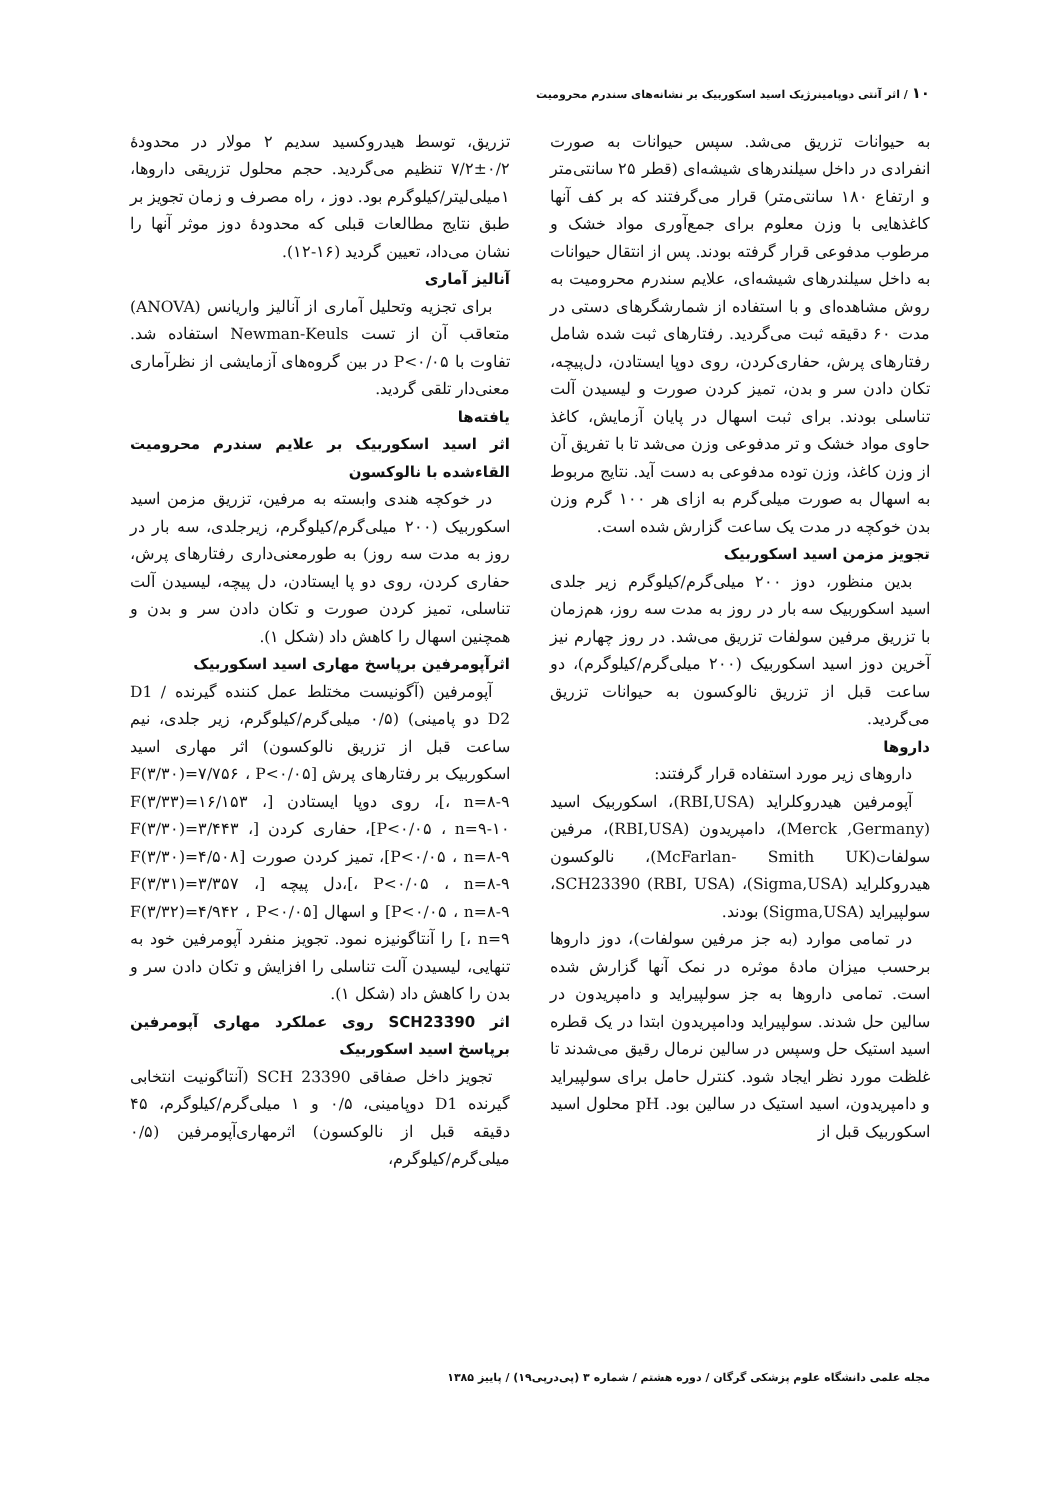۱۰ / اثر آنتی دوپامینرژیک اسید اسکوربیک بر نشانه‌های سندرم محرومیت
به حیوانات تزریق می‌شد. سپس حیوانات به صورت انفرادی در داخل سیلندرهای شیشه‌ای (قطر ۲۵ سانتی‌متر و ارتفاع ۱۸۰ سانتی‌متر) قرار می‌گرفتند که بر کف آنها کاغذهایی با وزن معلوم برای جمع‌آوری مواد خشک و مرطوب مدفوعی قرار گرفته بودند. پس از انتقال حیوانات به داخل سیلندرهای شیشه‌ای، علایم سندرم محرومیت به روش مشاهده‌ای و با استفاده از شمارشگرهای دستی در مدت ۶۰ دقیقه ثبت می‌گردید. رفتارهای ثبت شده شامل رفتارهای پرش، حفاری‌کردن، روی دوپا ایستادن، دل‌پیچه، تکان دادن سر و بدن، تمیز کردن صورت و لیسیدن آلت تناسلی بودند. برای ثبت اسهال در پایان آزمایش، کاغذ حاوی مواد خشک و تر مدفوعی وزن می‌شد تا با تفریق آن از وزن کاغذ، وزن توده مدفوعی به دست آید. نتایج مربوط به اسهال به صورت میلی‌گرم به ازای هر ۱۰۰ گرم وزن بدن خوکچه در مدت یک ساعت گزارش شده است.
تجویز مزمن اسید اسکوربیک
بدین منظور، دوز ۲۰۰ میلی‌گرم/کیلوگرم زیر جلدی اسید اسکوربیک سه بار در روز به مدت سه روز، هم‌زمان با تزریق مرفین سولفات تزریق می‌شد. در روز چهارم نیز آخرین دوز اسید اسکوربیک (۲۰۰ میلی‌گرم/کیلوگرم)، دو ساعت قبل از تزریق نالوکسون به حیوانات تزریق می‌گردید.
داروها
داروهای زیر مورد استفاده قرار گرفتند:
آپومرفین هیدروکلراید (RBI,USA)، اسکوربیک اسید (Merck ,Germany)، دامپریدون (RBI,USA)، مرفین سولفات(McFarlan- Smith UK)، نالوکسون هیدروکلراید (Sigma,USA)، SCH23390 (RBI, USA)، سولپیراید (Sigma,USA) بودند.
در تمامی موارد (به جز مرفین سولفات)، دوز داروها برحسب میزان مادهٔ موثره در نمک آنها گزارش شده است. تمامی داروها به جز سولپیراید و دامپریدون در سالین حل شدند. سولپیراید ودامپریدون ابتدا در یک قطره اسید استیک حل وسپس در سالین نرمال رقیق می‌شدند تا غلظت مورد نظر ایجاد شود. کنترل حامل برای سولپیراید و دامپریدون، اسید استیک در سالین بود. pH محلول اسید اسکوربیک قبل از
تزریق، توسط هیدروکسید سدیم ۲ مولار در محدودهٔ ۰/۲±۷/۲ تنظیم می‌گردید. حجم محلول تزریقی داروها، ۱میلی‌لیتر/کیلوگرم بود. دوز ، راه مصرف و زمان تجویز بر طبق نتایج مطالعات قبلی که محدودهٔ دوز موثر آنها را نشان می‌داد، تعیین گردید (۱۶-۱۲).
آنالیز آماری
برای تجزیه وتحلیل آماری از آنالیز واریانس (ANOVA) متعاقب آن از تست Newman-Keuls استفاده شد. تفاوت با P<۰/۰۵ در بین گروه‌های آزمایشی از نظرآماری معنی‌دار تلقی گردید.
یافته‌ها
اثر اسید اسکوربیک بر علایم سندرم محرومیت القاءشده با نالوکسون
در خوکچه هندی وابسته به مرفین، تزریق مزمن اسید اسکوربیک (۲۰۰ میلی‌گرم/کیلوگرم، زیرجلدی، سه بار در روز به مدت سه روز) به طورمعنی‌داری رفتارهای پرش، حفاری کردن، روی دو پا ایستادن، دل پیچه، لیسیدن آلت تناسلی، تمیز کردن صورت و تکان دادن سر و بدن و همچنین اسهال را کاهش داد (شکل ۱).
اثرآپومرفین برپاسخ مهاری اسید اسکوربیک
آپومرفین (آگونیست مختلط عمل کننده گیرنده D1 / D2 دو پامینی) (۰/۵ میلی‌گرم/کیلوگرم، زیر جلدی، نیم ساعت قبل از تزریق نالوکسون) اثر مهاری اسید اسکوربیک بر رفتارهای پرش [F(۳/۳۰)=۷/۷۵۶ ، P<۰/۰۵ ، n=۸-۹]، روی دوپا ایستادن [F(۳/۳۳)=۱۶/۱۵۳ ، P<۰/۰۵ ، n=۹-۱۰]، حفاری کردن [F(۳/۳۰)=۳/۴۴۳ ، P<۰/۰۵ ، n=۸-۹]، تمیز کردن صورت [F(۳/۳۰)=۴/۵۰۸ ، P<۰/۰۵ ، n=۸-۹]،دل پیچه [F(۳/۳۱)=۳/۳۵۷ ، P<۰/۰۵ ، n=۸-۹] و اسهال [F(۳/۳۲)=۴/۹۴۲ ، P<۰/۰۵ ، n=۹] را آنتاگونیزه نمود. تجویز منفرد آپومرفین خود به تنهایی، لیسیدن آلت تناسلی را افزایش و تکان دادن سر و بدن را کاهش داد (شکل ۱).
اثر SCH23390 روی عملکرد مهاری آپومرفین برپاسخ اسید اسکوربیک
تجویز داخل صفاقی SCH 23390 (آنتاگونیت انتخابی گیرنده D1 دوپامینی، ۰/۵ و ۱ میلی‌گرم/کیلوگرم، ۴۵ دقیقه قبل از نالوکسون) اثرمهاری‌آپومرفین (۰/۵ میلی‌گرم/کیلوگرم،
مجله علمی دانشگاه علوم پزشکی گرگان / دوره هشتم / شماره ۳ (پی‌درپی۱۹) / پاییز ۱۳۸۵